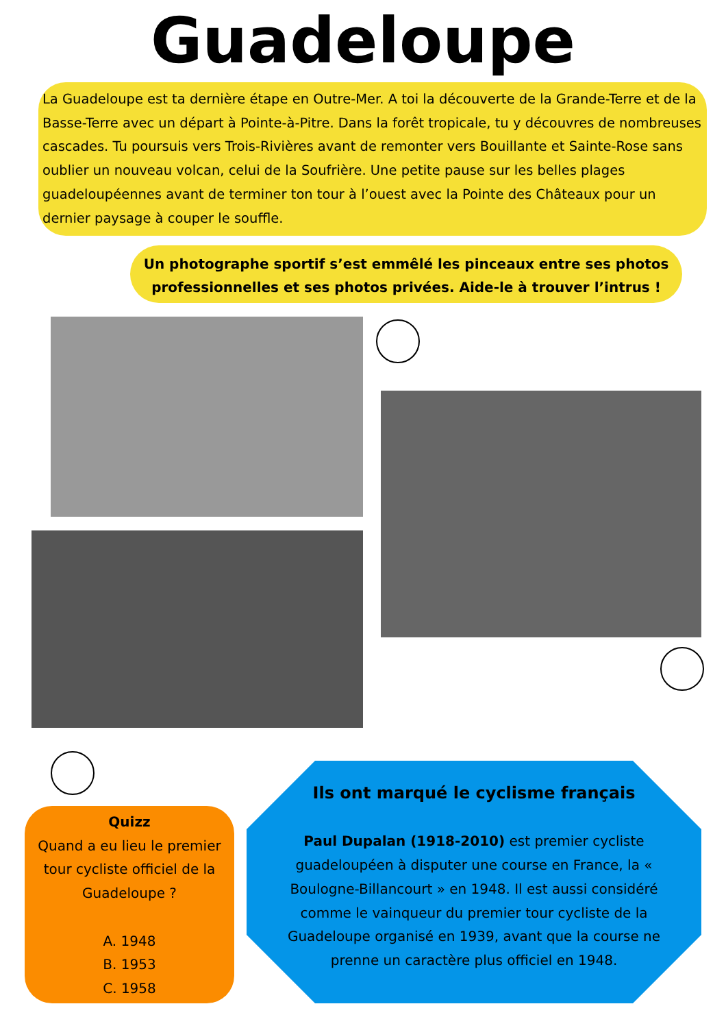Guadeloupe
La Guadeloupe est ta dernière étape en Outre-Mer. A toi la découverte de la Grande-Terre et de la Basse-Terre avec un départ à Pointe-à-Pitre. Dans la forêt tropicale, tu y découvres de nombreuses cascades. Tu poursuis vers Trois-Rivières avant de remonter vers Bouillante et Sainte-Rose sans oublier un nouveau volcan, celui de la Soufrière. Une petite pause sur les belles plages guadeloupéennes avant de terminer ton tour à l’ouest avec la Pointe des Châteaux pour un dernier paysage à couper le souffle.
Un photographe sportif s’est emmêlé les pinceaux entre ses photos professionnelles et ses photos privées. Aide-le à trouver l’intrus !
Quizz
Quand a eu lieu le premier tour cycliste officiel de la Guadeloupe ?
A. 1948
B. 1953
C. 1958
Ils ont marqué le cyclisme français
Paul Dupalan (1918-2010) est premier cycliste guadeloupéen à disputer une course en France, la « Boulogne-Billancourt » en 1948. Il est aussi considéré comme le vainqueur du premier tour cycliste de la Guadeloupe organisé en 1939, avant que la course ne prenne un caractère plus officiel en 1948.